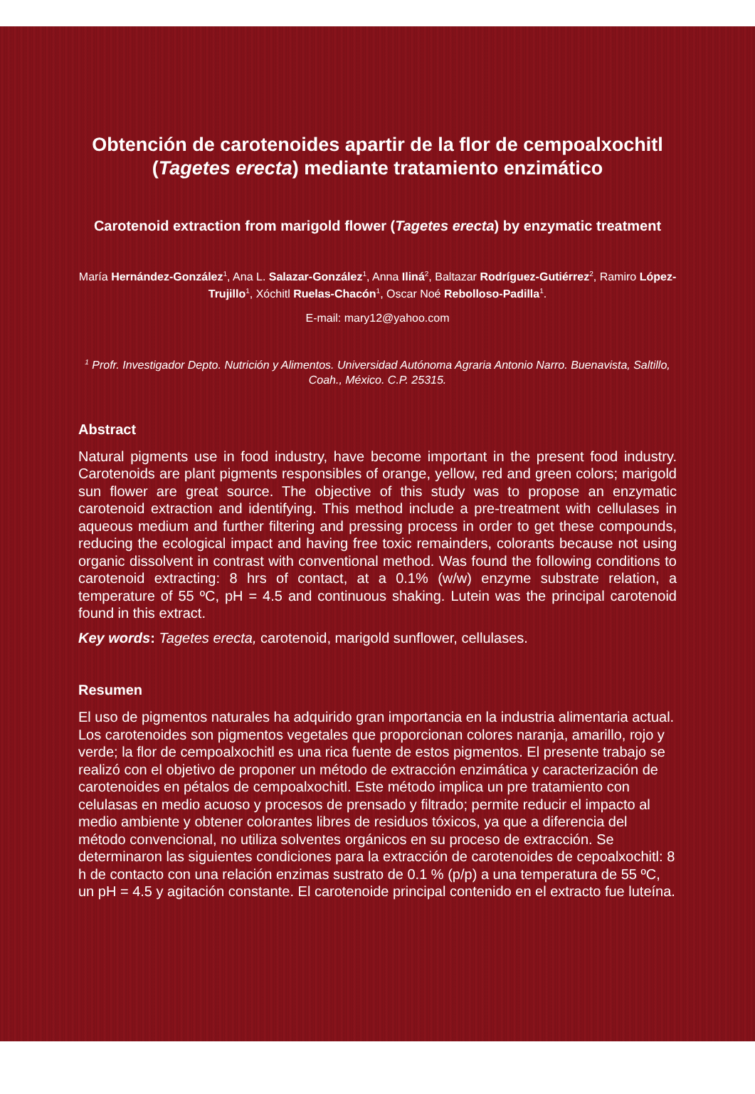Obtención de carotenoides apartir de la flor de cempoalxochitl (Tagetes erecta) mediante tratamiento enzimático
Carotenoid extraction from marigold flower (Tagetes erecta) by enzymatic treatment
María Hernández-González<sup>1</sup>, Ana L. Salazar-González<sup>1</sup>, Anna Iliná<sup>2</sup>, Baltazar Rodríguez-Gutiérrez<sup>2</sup>, Ramiro López-Trujillo<sup>1</sup>, Xóchitl Ruelas-Chacón<sup>1</sup>, Oscar Noé Rebolloso-Padilla<sup>1</sup>.
E-mail: mary12@yahoo.com
<sup>1</sup> Profr. Investigador Depto. Nutrición y Alimentos. Universidad Autónoma Agraria Antonio Narro. Buenavista, Saltillo, Coah., México. C.P. 25315.
Abstract
Natural pigments use in food industry, have become important in the present food industry. Carotenoids are plant pigments responsibles of orange, yellow, red and green colors; marigold sun flower are great source. The objective of this study was to propose an enzymatic carotenoid extraction and identifying. This method include a pre-treatment with cellulases in aqueous medium and further filtering and pressing process in order to get these compounds, reducing the ecological impact and having free toxic remainders, colorants because not using organic dissolvent in contrast with conventional method. Was found the following conditions to carotenoid extracting: 8 hrs of contact, at a 0.1% (w/w) enzyme substrate relation, a temperature of 55 ºC, pH = 4.5 and continuous shaking. Lutein was the principal carotenoid found in this extract.
Key words: Tagetes erecta, carotenoid, marigold sunflower, cellulases.
Resumen
El uso de pigmentos naturales ha adquirido gran importancia en la industria alimentaria actual. Los carotenoides son pigmentos vegetales que proporcionan colores naranja, amarillo, rojo y verde; la flor de cempoalxochitl es una rica fuente de estos pigmentos. El presente trabajo se realizó con el objetivo de proponer un método de extracción enzimática y caracterización de carotenoides en pétalos de cempoalxochitl. Este método implica un pre tratamiento con celulasas en medio acuoso y procesos de prensado y filtrado; permite reducir el impacto al medio ambiente y obtener colorantes libres de residuos tóxicos, ya que a diferencia del método convencional, no utiliza solventes orgánicos en su proceso de extracción. Se determinaron las siguientes condiciones para la extracción de carotenoides de cepoalxochitl: 8 h de contacto con una relación enzimas sustrato de 0.1 % (p/p) a una temperatura de 55 ºC, un pH = 4.5 y agitación constante. El carotenoide principal contenido en el extracto fue luteína.